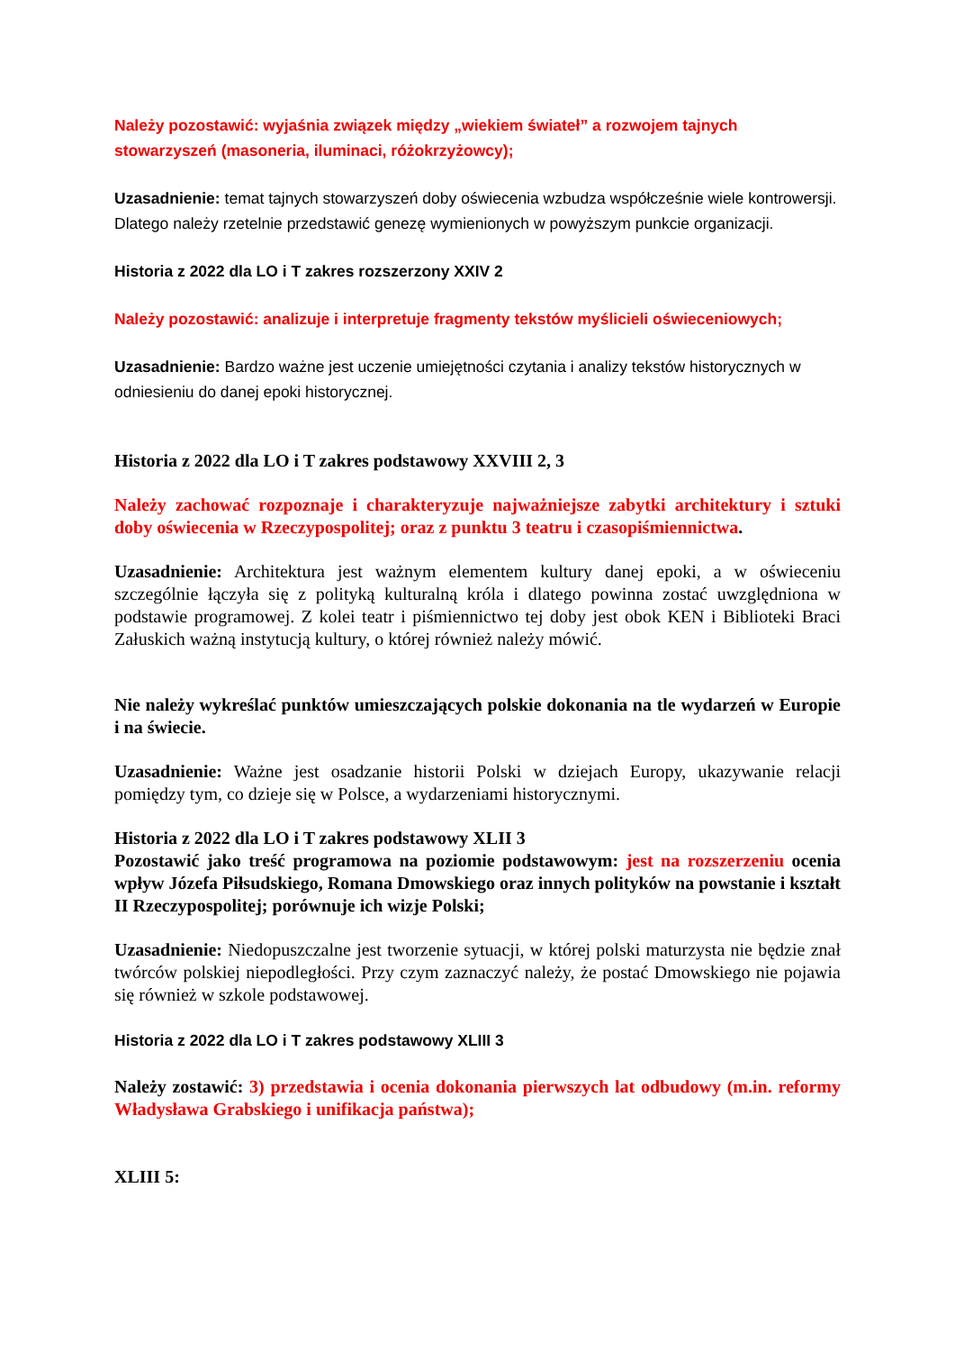Należy pozostawić: wyjaśnia związek między „wiekiem świateł” a rozwojem tajnych stowarzyszeń (masoneria, iluminaci, różokrzyżowcy);
Uzasadnienie: temat tajnych stowarzyszeń doby oświecenia wzbudza współcześnie wiele kontrowersji. Dlatego należy rzetelnie przedstawić genezę wymienionych w powyższym punkcie organizacji.
Historia z 2022 dla LO i T zakres rozszerzony XXIV 2
Należy pozostawić: analizuje i interpretuje fragmenty tekstów myślicieli oświeceniowych;
Uzasadnienie: Bardzo ważne jest uczenie umiejętności czytania i analizy tekstów historycznych w odniesieniu do danej epoki historycznej.
Historia z 2022 dla LO i T zakres podstawowy XXVIII 2, 3
Należy zachować rozpoznaje i charakteryzuje najważniejsze zabytki architektury i sztuki doby oświecenia w Rzeczypospolitej; oraz z punktu 3 teatru i czasopiśmiennictwa.
Uzasadnienie: Architektura jest ważnym elementem kultury danej epoki, a w oświeceniu szczególnie łączyła się z polityką kulturalną króla i dlatego powinna zostać uwzględniona w podstawie programowej. Z kolei teatr i piśmiennictwo tej doby jest obok KEN i Biblioteki Braci Załuskich ważną instytucją kultury, o której również należy mówić.
Nie należy wykreślać punktów umieszczających polskie dokonania na tle wydarzeń w Europie i na świecie.
Uzasadnienie: Ważne jest osadzanie historii Polski w dziejach Europy, ukazywanie relacji pomiędzy tym, co dzieje się w Polsce, a wydarzeniami historycznymi.
Historia z 2022 dla LO i T zakres podstawowy XLII 3
Pozostawić jako treść programowa na poziomie podstawowym: jest na rozszerzeniu ocenia wpływ Józefa Piłsudskiego, Romana Dmowskiego oraz innych polityków na powstanie i kształt II Rzeczypospolitej; porównuje ich wizje Polski;
Uzasadnienie: Niedopuszczalne jest tworzenie sytuacji, w której polski maturzysta nie będzie znał twórców polskiej niepodległości. Przy czym zaznaczyć należy, że postać Dmowskiego nie pojawia się również w szkole podstawowej.
Historia z 2022 dla LO i T zakres podstawowy XLIII 3
Należy zostawić: 3) przedstawia i ocenia dokonania pierwszych lat odbudowy (m.in. reformy Władysława Grabskiego i unifikacja państwa);
XLIII 5: